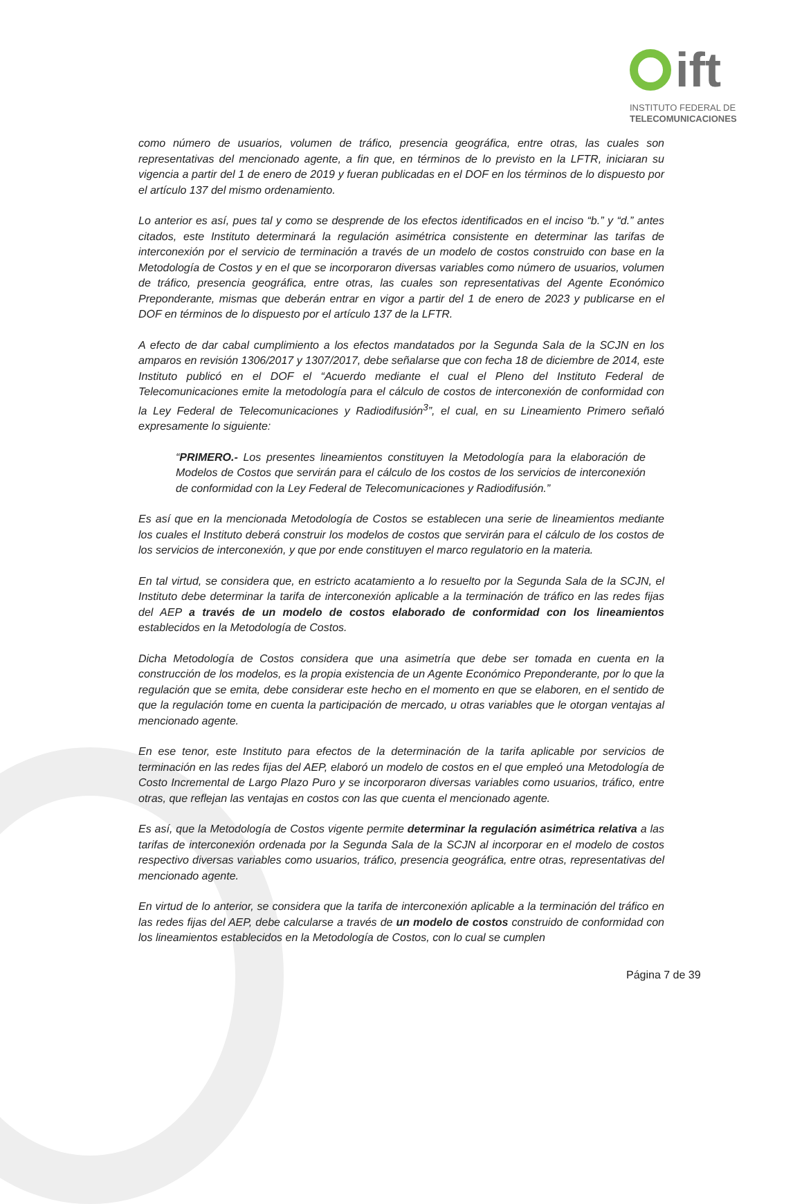ift
INSTITUTO FEDERAL DE
TELECOMUNICACIONES
como número de usuarios, volumen de tráfico, presencia geográfica, entre otras, las cuales son representativas del mencionado agente, a fin que, en términos de lo previsto en la LFTR, iniciaran su vigencia a partir del 1 de enero de 2019 y fueran publicadas en el DOF en los términos de lo dispuesto por el artículo 137 del mismo ordenamiento.
Lo anterior es así, pues tal y como se desprende de los efectos identificados en el inciso “b.” y “d.” antes citados, este Instituto determinará la regulación asimétrica consistente en determinar las tarifas de interconexión por el servicio de terminación a través de un modelo de costos construido con base en la Metodología de Costos y en el que se incorporaron diversas variables como número de usuarios, volumen de tráfico, presencia geográfica, entre otras, las cuales son representativas del Agente Económico Preponderante, mismas que deberán entrar en vigor a partir del 1 de enero de 2023 y publicarse en el DOF en términos de lo dispuesto por el artículo 137 de la LFTR.
A efecto de dar cabal cumplimiento a los efectos mandatados por la Segunda Sala de la SCJN en los amparos en revisión 1306/2017 y 1307/2017, debe señalarse que con fecha 18 de diciembre de 2014, este Instituto publicó en el DOF el “Acuerdo mediante el cual el Pleno del Instituto Federal de Telecomunicaciones emite la metodología para el cálculo de costos de interconexión de conformidad con la Ley Federal de Telecomunicaciones y Radiodifusión<sup>3</sup>”, el cual, en su Lineamiento Primero señaló expresamente lo siguiente:
“PRIMERO.- Los presentes lineamientos constituyen la Metodología para la elaboración de Modelos de Costos que servirán para el cálculo de los costos de los servicios de interconexión de conformidad con la Ley Federal de Telecomunicaciones y Radiodifusión.”
Es así que en la mencionada Metodología de Costos se establecen una serie de lineamientos mediante los cuales el Instituto deberá construir los modelos de costos que servirán para el cálculo de los costos de los servicios de interconexión, y que por ende constituyen el marco regulatorio en la materia.
En tal virtud, se considera que, en estricto acatamiento a lo resuelto por la Segunda Sala de la SCJN, el Instituto debe determinar la tarifa de interconexión aplicable a la terminación de tráfico en las redes fijas del AEP a través de un modelo de costos elaborado de conformidad con los lineamientos establecidos en la Metodología de Costos.
Dicha Metodología de Costos considera que una asimetría que debe ser tomada en cuenta en la construcción de los modelos, es la propia existencia de un Agente Económico Preponderante, por lo que la regulación que se emita, debe considerar este hecho en el momento en que se elaboren, en el sentido de que la regulación tome en cuenta la participación de mercado, u otras variables que le otorgan ventajas al mencionado agente.
En ese tenor, este Instituto para efectos de la determinación de la tarifa aplicable por servicios de terminación en las redes fijas del AEP, elaboró un modelo de costos en el que empleó una Metodología de Costo Incremental de Largo Plazo Puro y se incorporaron diversas variables como usuarios, tráfico, entre otras, que reflejan las ventajas en costos con las que cuenta el mencionado agente.
Es así, que la Metodología de Costos vigente permite determinar la regulación asimétrica relativa a las tarifas de interconexión ordenada por la Segunda Sala de la SCJN al incorporar en el modelo de costos respectivo diversas variables como usuarios, tráfico, presencia geográfica, entre otras, representativas del mencionado agente.
En virtud de lo anterior, se considera que la tarifa de interconexión aplicable a la terminación del tráfico en las redes fijas del AEP, debe calcularse a través de un modelo de costos construido de conformidad con los lineamientos establecidos en la Metodología de Costos, con lo cual se cumplen
Página 7 de 39